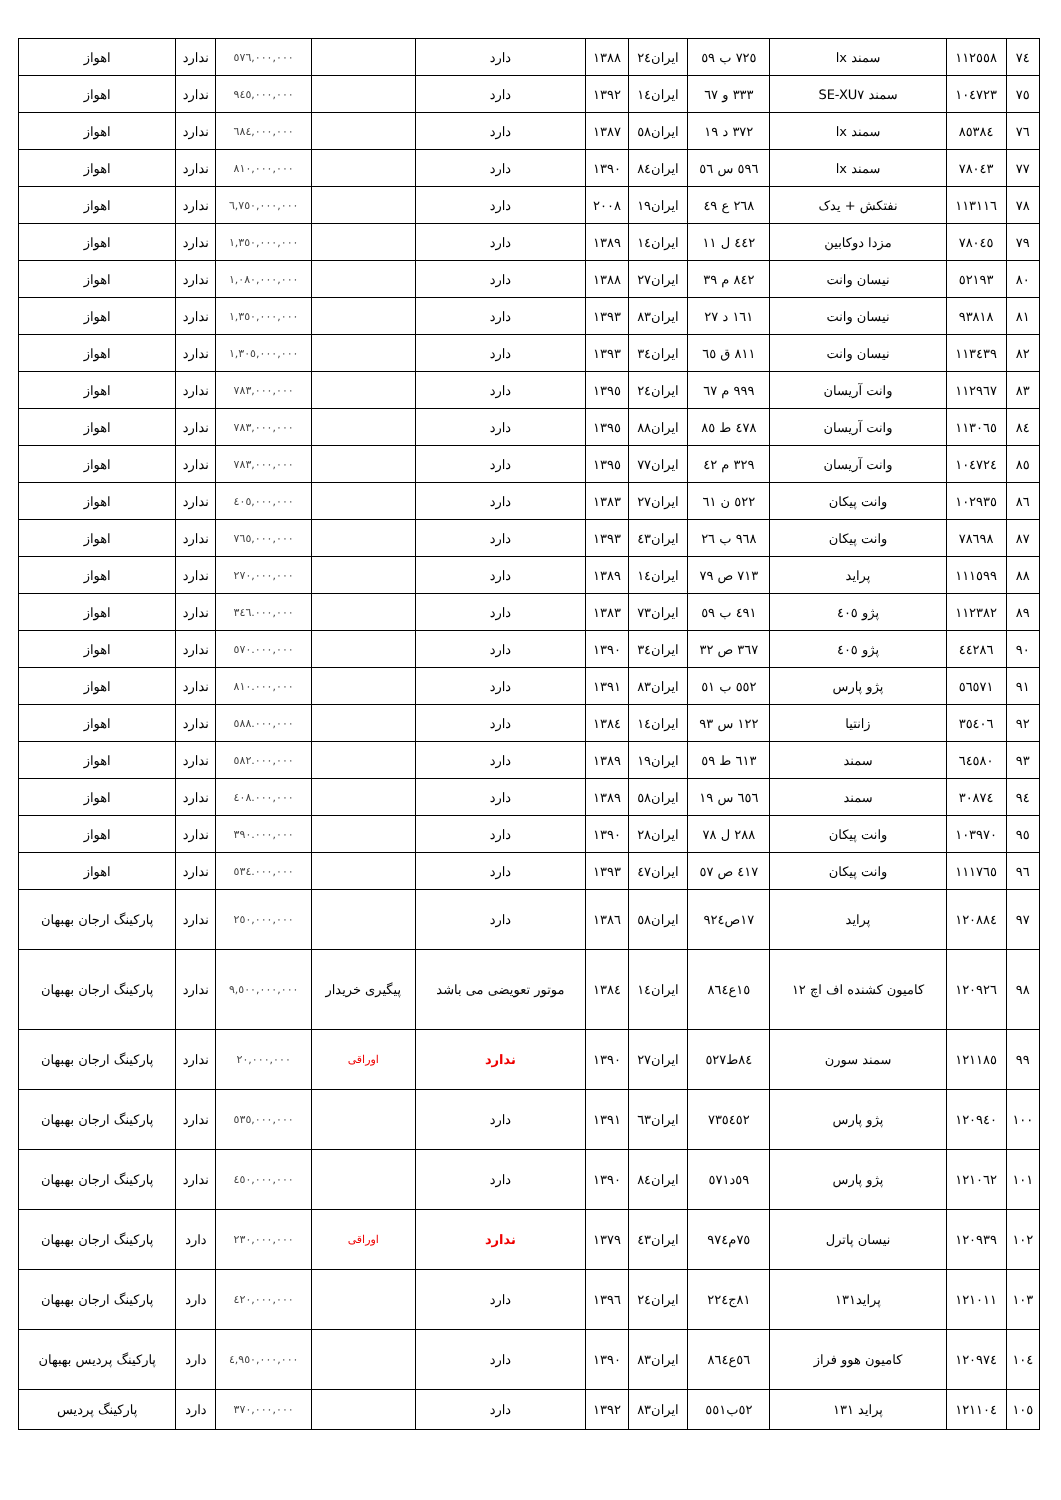| ٧٤ | ١١٢٥٥٨ | سمند lx | ٧٢٥ ب ٥٩ | ایران٢٤ | ١٣٨٨ | دارد | | ٥٧٦,٠٠٠,٠٠٠ | ندارد | اهواز |
| ٧٥ | ١٠٤٧٢٣ | سمند SE-XU٧ | ٣٣٣ و ٦٧ | ایران١٤ | ١٣٩٢ | دارد | | ٩٤٥,٠٠٠,٠٠٠ | ندارد | اهواز |
| ٧٦ | ٨٥٣٨٤ | سمند lx | ٣٧٢ د ١٩ | ایران٥٨ | ١٣٨٧ | دارد | | ٦٨٤,٠٠٠,٠٠٠ | ندارد | اهواز |
| ٧٧ | ٧٨٠٤٣ | سمند lx | ٥٩٦ س ٥٦ | ایران٨٤ | ١٣٩٠ | دارد | | ٨١٠,٠٠٠,٠٠٠ | ندارد | اهواز |
| ٧٨ | ١١٣١١٦ | نفتکش + یدک | ٢٦٨ ع ٤٩ | ایران١٩ | ٢٠٠٨ | دارد | | ٦,٧٥٠,٠٠٠,٠٠٠ | ندارد | اهواز |
| ٧٩ | ٧٨٠٤٥ | مزدا دوکابین | ٤٤٢ ل ١١ | ایران١٤ | ١٣٨٩ | دارد | | ١,٣٥٠,٠٠٠,٠٠٠ | ندارد | اهواز |
| ٨٠ | ٥٢١٩٣ | نیسان وانت | ٨٤٢ م ٣٩ | ایران٢٧ | ١٣٨٨ | دارد | | ١,٠٨٠,٠٠٠,٠٠٠ | ندارد | اهواز |
| ٨١ | ٩٣٨١٨ | نیسان وانت | ١٦١ د ٢٧ | ایران٨٣ | ١٣٩٣ | دارد | | ١,٣٥٠,٠٠٠,٠٠٠ | ندارد | اهواز |
| ٨٢ | ١١٣٤٣٩ | نیسان وانت | ٨١١ ق ٦٥ | ایران٣٤ | ١٣٩٣ | دارد | | ١,٣٠٥,٠٠٠,٠٠٠ | ندارد | اهواز |
| ٨٣ | ١١٢٩٦٧ | وانت آریسان | ٩٩٩ م ٦٧ | ایران٢٤ | ١٣٩٥ | دارد | | ٧٨٣,٠٠٠,٠٠٠ | ندارد | اهواز |
| ٨٤ | ١١٣٠٦٥ | وانت آریسان | ٤٧٨ ط ٨٥ | ایران٨٨ | ١٣٩٥ | دارد | | ٧٨٣,٠٠٠,٠٠٠ | ندارد | اهواز |
| ٨٥ | ١٠٤٧٢٤ | وانت آریسان | ٣٢٩ م ٤٢ | ایران٧٧ | ١٣٩٥ | دارد | | ٧٨٣,٠٠٠,٠٠٠ | ندارد | اهواز |
| ٨٦ | ١٠٢٩٣٥ | وانت پیکان | ٥٢٢ ن ٦١ | ایران٢٧ | ١٣٨٣ | دارد | | ٤٠٥,٠٠٠,٠٠٠ | ندارد | اهواز |
| ٨٧ | ٧٨٦٩٨ | وانت پیکان | ٩٦٨ ب ٢٦ | ایران٤٣ | ١٣٩٣ | دارد | | ٧٦٥,٠٠٠,٠٠٠ | ندارد | اهواز |
| ٨٨ | ١١١٥٩٩ | پراید | ٧١٣ ص ٧٩ | ایران١٤ | ١٣٨٩ | دارد | | ٢٧٠,٠٠٠,٠٠٠ | ندارد | اهواز |
| ٨٩ | ١١٢٣٨٢ | پژو ٤٠٥ | ٤٩١ ب ٥٩ | ایران٧٣ | ١٣٨٣ | دارد | | ٣٤٦.٠٠٠,٠٠٠ | ندارد | اهواز |
| ٩٠ | ٤٤٢٨٦ | پژو ٤٠٥ | ٣٦٧ ص ٣٢ | ایران٣٤ | ١٣٩٠ | دارد | | ٥٧٠.٠٠٠,٠٠٠ | ندارد | اهواز |
| ٩١ | ٥٦٥٧١ | پژو پارس | ٥٥٢ ب ٥١ | ایران٨٣ | ١٣٩١ | دارد | | ٨١٠.٠٠٠,٠٠٠ | ندارد | اهواز |
| ٩٢ | ٣٥٤٠٦ | زانتیا | ١٢٢ س ٩٣ | ایران١٤ | ١٣٨٤ | دارد | | ٥٨٨.٠٠٠,٠٠٠ | ندارد | اهواز |
| ٩٣ | ٦٤٥٨٠ | سمند | ٦١٣ ط ٥٩ | ایران١٩ | ١٣٨٩ | دارد | | ٥٨٢.٠٠٠,٠٠٠ | ندارد | اهواز |
| ٩٤ | ٣٠٨٧٤ | سمند | ٦٥٦ س ١٩ | ایران٥٨ | ١٣٨٩ | دارد | | ٤٠٨.٠٠٠,٠٠٠ | ندارد | اهواز |
| ٩٥ | ١٠٣٩٧٠ | وانت پیکان | ٢٨٨ ل ٧٨ | ایران٢٨ | ١٣٩٠ | دارد | | ٣٩٠.٠٠٠,٠٠٠ | ندارد | اهواز |
| ٩٦ | ١١١٧٦٥ | وانت پیکان | ٤١٧ ص ٥٧ | ایران٤٧ | ١٣٩٣ | دارد | | ٥٣٤.٠٠٠,٠٠٠ | ندارد | اهواز |
| ٩٧ | ١٢٠٨٨٤ | پراید | ١٧ص٩٢٤ | ایران٥٨ | ١٣٨٦ | دارد | | ٢٥٠,٠٠٠,٠٠٠ | ندارد | پارکینگ ارجان بهبهان |
| ٩٨ | ١٢٠٩٢٦ | کامیون کشنده اف اچ ١٢ | ١٥ع٨٦٤ | ایران١٤ | ١٣٨٤ | موتور تعویضی می باشد | پیگیری خریدار | ٩,٥٠٠,٠٠٠,٠٠٠ | ندارد | پارکینگ ارجان بهبهان |
| ٩٩ | ١٢١١٨٥ | سمند سورن | ٨٤ط٥٢٧ | ایران٢٧ | ١٣٩٠ | ندارد | اوراقی | ٢٠,٠٠٠,٠٠٠ | ندارد | پارکینگ ارجان بهبهان |
| ١٠٠ | ١٢٠٩٤٠ | پژو پارس | ٧٣٥٤٥٢ | ایران٦٣ | ١٣٩١ | دارد | | ٥٣٥,٠٠٠,٠٠٠ | ندارد | پارکینگ ارجان بهبهان |
| ١٠١ | ١٢١٠٦٢ | پژو پارس | ٥٩د٥٧١ | ایران٨٤ | ١٣٩٠ | دارد | | ٤٥٠,٠٠٠,٠٠٠ | ندارد | پارکینگ ارجان بهبهان |
| ١٠٢ | ١٢٠٩٣٩ | نیسان پاترل | ٧٥م٩٧٤ | ایران٤٣ | ١٣٧٩ | ندارد | اوراقی | ٢٣٠,٠٠٠,٠٠٠ | دارد | پارکینگ ارجان بهبهان |
| ١٠٣ | ١٢١٠١١ | پراید١٣١ | ٨١ج٢٢٤ | ایران٢٤ | ١٣٩٦ | دارد | | ٤٢٠,٠٠٠,٠٠٠ | دارد | پارکینگ ارجان بهبهان |
| ١٠٤ | ١٢٠٩٧٤ | کامیون هوو فراز | ٥٦ع٨٦٤ | ایران٨٣ | ١٣٩٠ | دارد | | ٤,٩٥٠,٠٠٠,٠٠٠ | دارد | پارکینگ پردیس بهبهان |
| ١٠٥ | ١٢١١٠٤ | پراید ١٣١ | ٥٢ب٥٥١ | ایران٨٣ | ١٣٩٢ | دارد | | ٣٧٠,٠٠٠,٠٠٠ | دارد | پارکینگ پردیس |